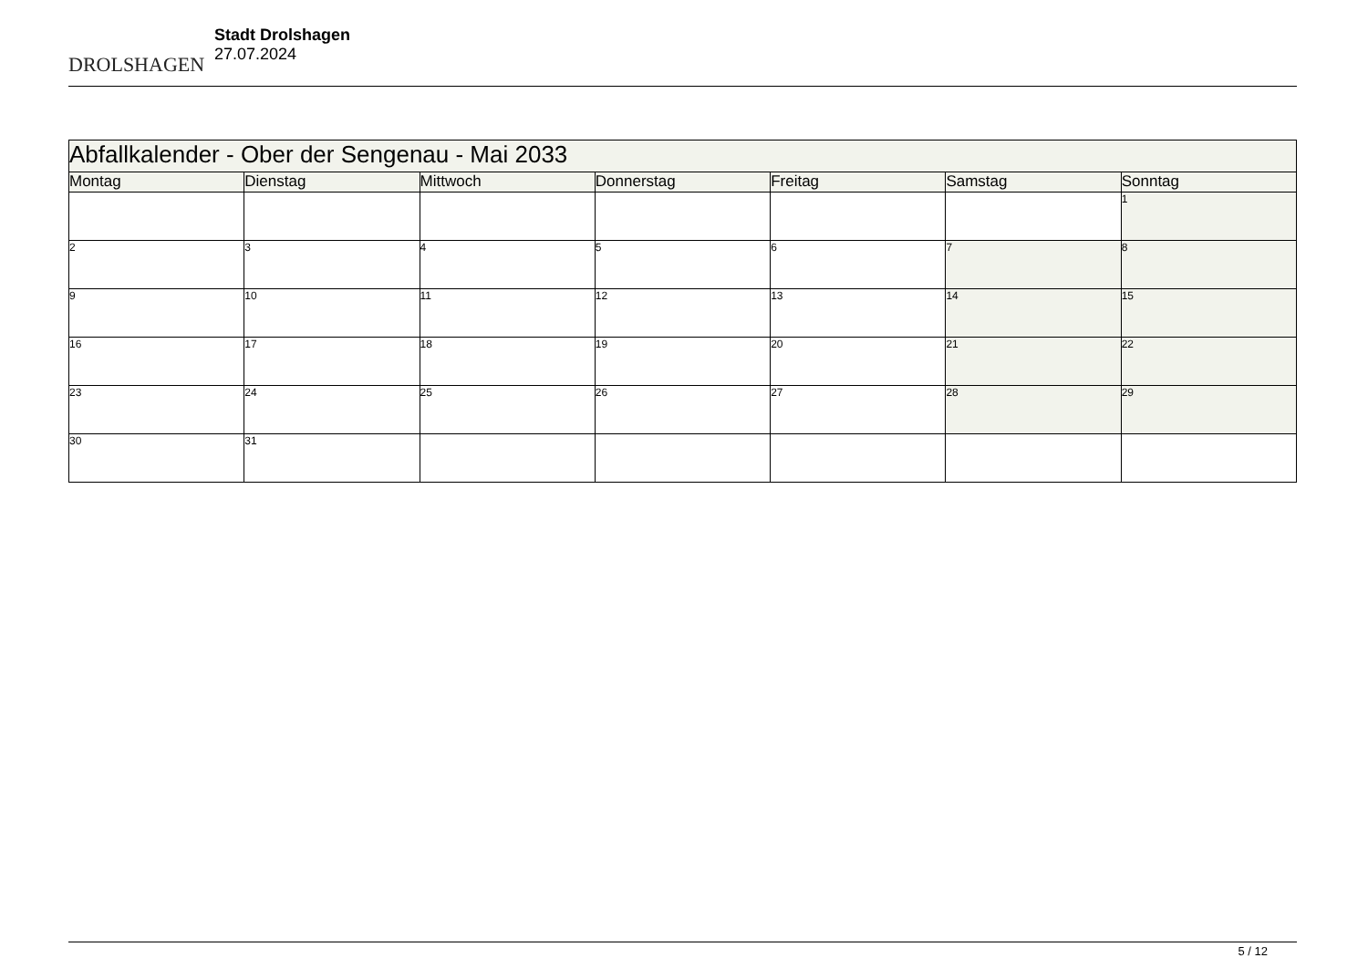DROLSHAGEN
Stadt Drolshagen
27.07.2024
| Abfallkalender - Ober der Sengenau - Mai 2033 | | | | | | |
| Montag | Dienstag | Mittwoch | Donnerstag | Freitag | Samstag | Sonntag |
| | | | | | | 1 |
| 2 | 3 | 4 | 5 | 6 | 7 | 8 |
| 9 | 10 | 11 | 12 | 13 | 14 | 15 |
| 16 | 17 | 18 | 19 | 20 | 21 | 22 |
| 23 | 24 | 25 | 26 | 27 | 28 | 29 |
| 30 | 31 | | | | | |
5 / 12